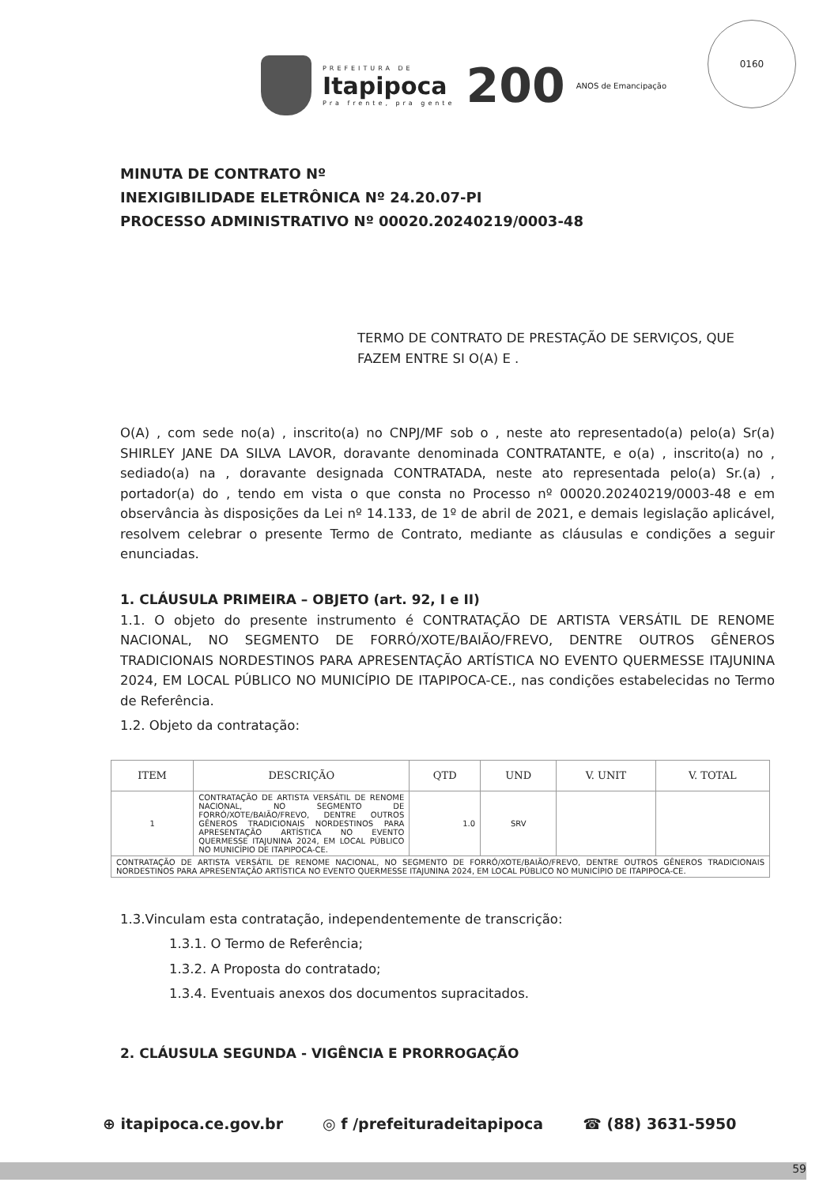PREFEITURA DE
Itapipoca
Pra frente, pra gente
200
ANOS de Emancipação
0160
MINUTA DE CONTRATO Nº
INEXIGIBILIDADE ELETRÔNICA Nº 24.20.07-PI
PROCESSO ADMINISTRATIVO Nº 00020.20240219/0003-48
TERMO DE CONTRATO DE PRESTAÇÃO DE SERVIÇOS, QUE FAZEM ENTRE SI O(A) E .
O(A) , com sede no(a) , inscrito(a) no CNPJ/MF sob o , neste ato representado(a) pelo(a) Sr(a) SHIRLEY JANE DA SILVA LAVOR, doravante denominada CONTRATANTE, e o(a) , inscrito(a) no , sediado(a) na , doravante designada CONTRATADA, neste ato representada pelo(a) Sr.(a) , portador(a) do , tendo em vista o que consta no Processo nº 00020.20240219/0003-48 e em observância às disposições da Lei nº 14.133, de 1º de abril de 2021, e demais legislação aplicável, resolvem celebrar o presente Termo de Contrato, mediante as cláusulas e condições a seguir enunciadas.
1. CLÁUSULA PRIMEIRA – OBJETO (art. 92, I e II)
1.1. O objeto do presente instrumento é CONTRATAÇÃO DE ARTISTA VERSÁTIL DE RENOME NACIONAL, NO SEGMENTO DE FORRÓ/XOTE/BAIÃO/FREVO, DENTRE OUTROS GÊNEROS TRADICIONAIS NORDESTINOS PARA APRESENTAÇÃO ARTÍSTICA NO EVENTO QUERMESSE ITAJUNINA 2024, EM LOCAL PÚBLICO NO MUNICÍPIO DE ITAPIPOCA-CE., nas condições estabelecidas no Termo de Referência.
1.2. Objeto da contratação:
| ITEM | DESCRIÇÃO | QTD | UND | V. UNIT | V. TOTAL |
| --- | --- | --- | --- | --- | --- |
| 1 | CONTRATAÇÃO DE ARTISTA VERSÁTIL DE RENOME NACIONAL, NO SEGMENTO DE FORRÓ/XOTE/BAIÃO/FREVO, DENTRE OUTROS GÊNEROS TRADICIONAIS NORDESTINOS PARA APRESENTAÇÃO ARTÍSTICA NO EVENTO QUERMESSE ITAJUNINA 2024, EM LOCAL PÚBLICO NO MUNICÍPIO DE ITAPIPOCA-CE. | 1.0 | SRV | | |
| CONTRATAÇÃO DE ARTISTA VERSÁTIL DE RENOME NACIONAL, NO SEGMENTO DE FORRÓ/XOTE/BAIÃO/FREVO, DENTRE OUTROS GÊNEROS TRADICIONAIS NORDESTINOS PARA APRESENTAÇÃO ARTÍSTICA NO EVENTO QUERMESSE ITAJUNINA 2024, EM LOCAL PÚBLICO NO MUNICÍPIO DE ITAPIPOCA-CE. | | | | | |
1.3.Vinculam esta contratação, independentemente de transcrição:
1.3.1. O Termo de Referência;
1.3.2. A Proposta do contratado;
1.3.4. Eventuais anexos dos documentos supracitados.
2. CLÁUSULA SEGUNDA - VIGÊNCIA E PRORROGAÇÃO
⊕ itapipoca.ce.gov.br ◎ f /prefeituradeitapipoca ☎ (88) 3631-5950
59